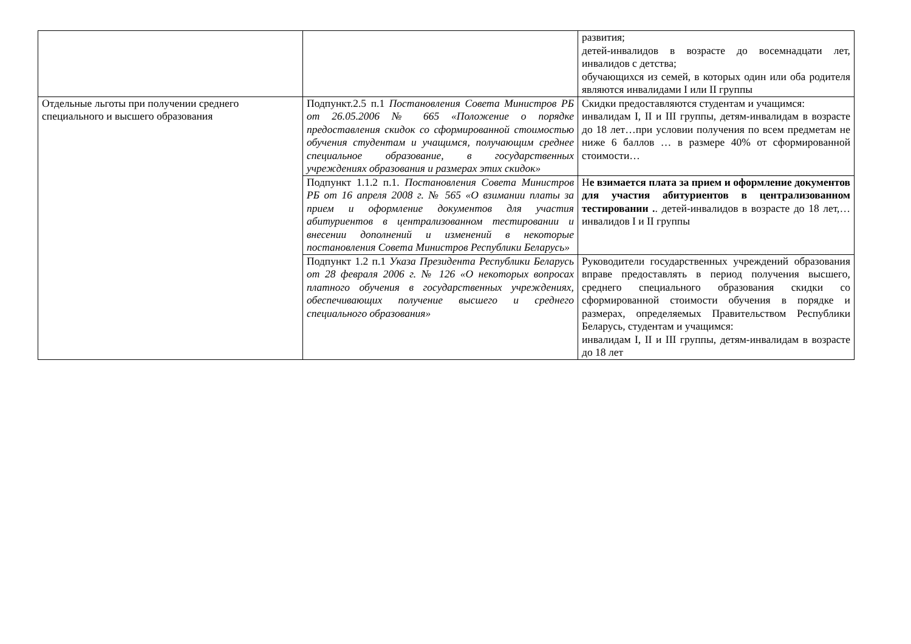| | | развития; детей-инвалидов в возрасте до восемнадцати лет, инвалидов с детства; обучающихся из семей, в которых один или оба родителя являются инвалидами I или II группы |
| Отдельные льготы при получении среднего специального и высшего образования | Подпункт.2.5 п.1 Постановления Совета Министров РБ от 26.05.2006 № 665 «Положение о порядке предоставления скидок со сформированной стоимостью обучения студентам и учащимся, получающим среднее специальное образование, в государственных учреждениях образования и размерах этих скидок» | Скидки предоставляются студентам и учащимся: инвалидам I, II и III группы, детям-инвалидам в возрасте до 18 лет…при условии получения по всем предметам не ниже 6 баллов … в размере 40% от сформированной стоимости… |
| | Подпункт 1.1.2 п.1. Постановления Совета Министров РБ от 16 апреля 2008 г. № 565 «О взимании платы за прием и оформление документов для участия абитуриентов в централизованном тестировании и внесении дополнений и изменений в некоторые постановления Совета Министров Республики Беларусь» | Н е взимается плата за прием и оформление документов для участия абитуриентов в централизованном тестировании . . детей-инвалидов в возрасте до 18 лет,…инвалидов I и II группы |
| | Подпункт 1.2 п.1 Указа Президента Республики Беларусь от 28 февраля 2006 г. № 126 «О некоторых вопросах платного обучения в государственных учреждениях, обеспечивающих получение высшего и среднего специального образования» | Руководители государственных учреждений образования вправе предоставлять в период получения высшего, среднего специального образования скидки со сформированной стоимости обучения в порядке и размерах, определяемых Правительством Республики Беларусь, студентам и учащимся: инвалидам I, II и III группы, детям-инвалидам в возрасте до 18 лет |